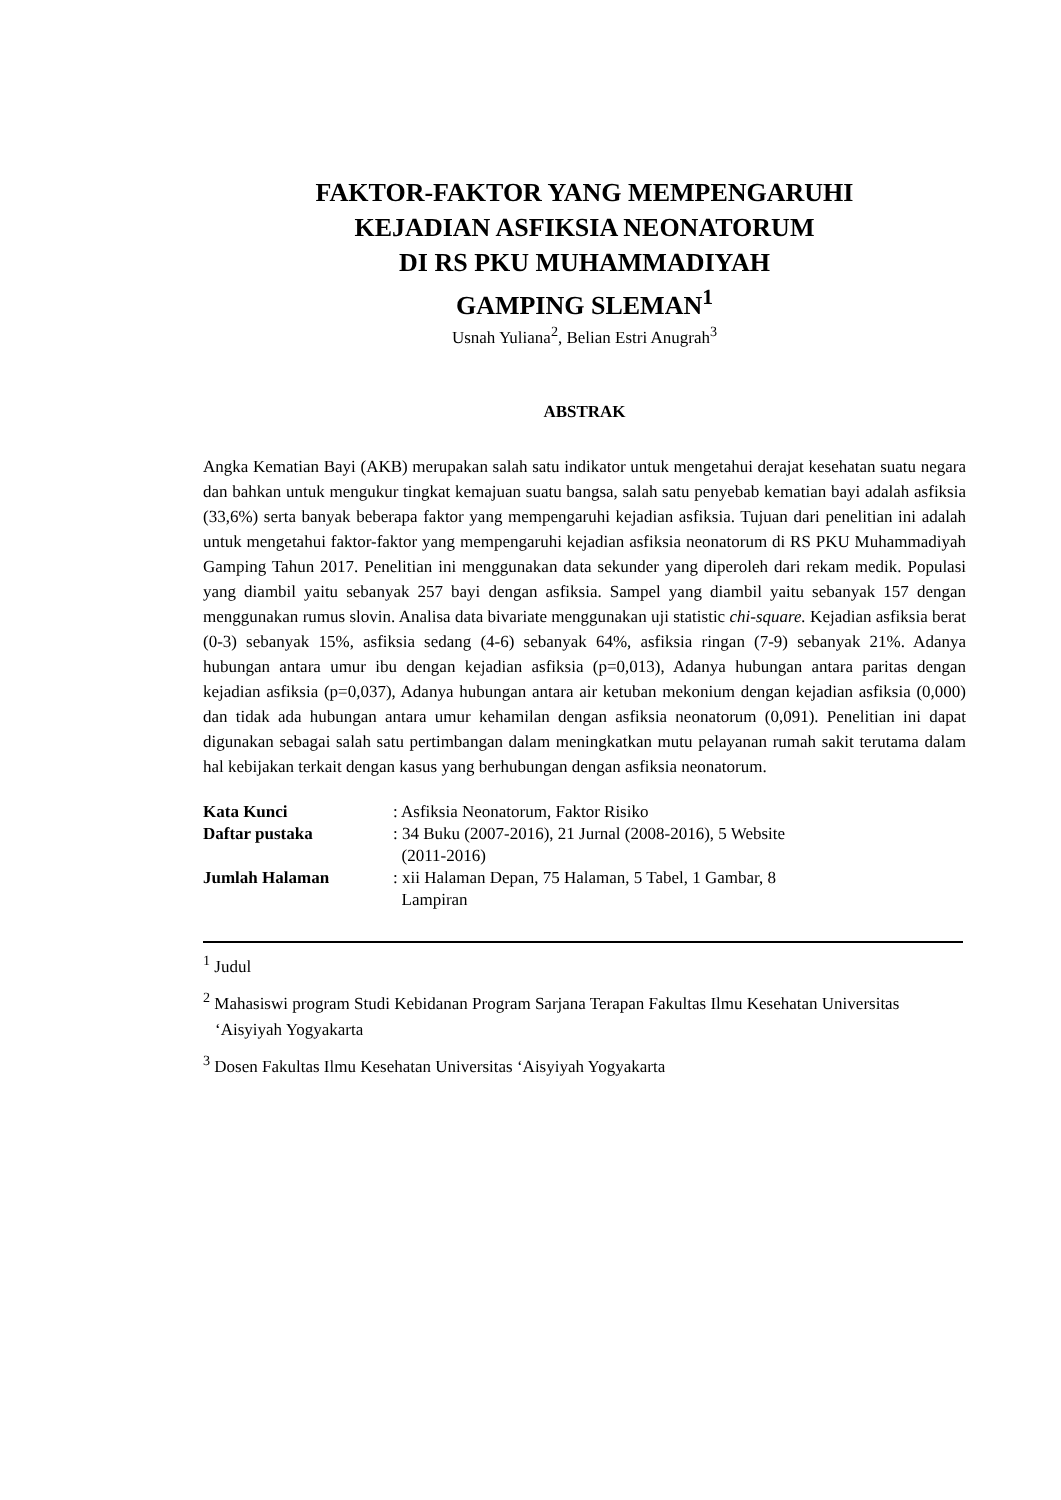FAKTOR-FAKTOR YANG MEMPENGARUHI
KEJADIAN ASFIKSIA NEONATORUM
DI RS PKU MUHAMMADIYAH
GAMPING SLEMAN<sup>1</sup>
Usnah Yuliana<sup>2</sup>, Belian Estri Anugrah<sup>3</sup>
ABSTRAK
Angka Kematian Bayi (AKB) merupakan salah satu indikator untuk mengetahui derajat kesehatan suatu negara dan bahkan untuk mengukur tingkat kemajuan suatu bangsa, salah satu penyebab kematian bayi adalah asfiksia (33,6%) serta banyak beberapa faktor yang mempengaruhi kejadian asfiksia. Tujuan dari penelitian ini adalah untuk mengetahui faktor-faktor yang mempengaruhi kejadian asfiksia neonatorum di RS PKU Muhammadiyah Gamping Tahun 2017. Penelitian ini menggunakan data sekunder yang diperoleh dari rekam medik. Populasi yang diambil yaitu sebanyak 257 bayi dengan asfiksia. Sampel yang diambil yaitu sebanyak 157 dengan menggunakan rumus slovin. Analisa data bivariate menggunakan uji statistic chi-square. Kejadian asfiksia berat (0-3) sebanyak 15%, asfiksia sedang (4-6) sebanyak 64%, asfiksia ringan (7-9) sebanyak 21%. Adanya hubungan antara umur ibu dengan kejadian asfiksia (p=0,013), Adanya hubungan antara paritas dengan kejadian asfiksia (p=0,037), Adanya hubungan antara air ketuban mekonium dengan kejadian asfiksia (0,000) dan tidak ada hubungan antara umur kehamilan dengan asfiksia neonatorum (0,091). Penelitian ini dapat digunakan sebagai salah satu pertimbangan dalam meningkatkan mutu pelayanan rumah sakit terutama dalam hal kebijakan terkait dengan kasus yang berhubungan dengan asfiksia neonatorum.
| Kata Kunci | : Asfiksia Neonatorum, Faktor Risiko |
| Daftar pustaka | : 34 Buku (2007-2016), 21 Jurnal (2008-2016), 5 Website (2011-2016) |
| Jumlah Halaman | : xii Halaman Depan, 75 Halaman, 5 Tabel, 1 Gambar, 8 Lampiran |
<sup>1</sup> Judul
<sup>2</sup> Mahasiswi program Studi Kebidanan Program Sarjana Terapan Fakultas Ilmu Kesehatan Universitas ‘Aisyiyah Yogyakarta
<sup>3</sup> Dosen Fakultas Ilmu Kesehatan Universitas ‘Aisyiyah Yogyakarta